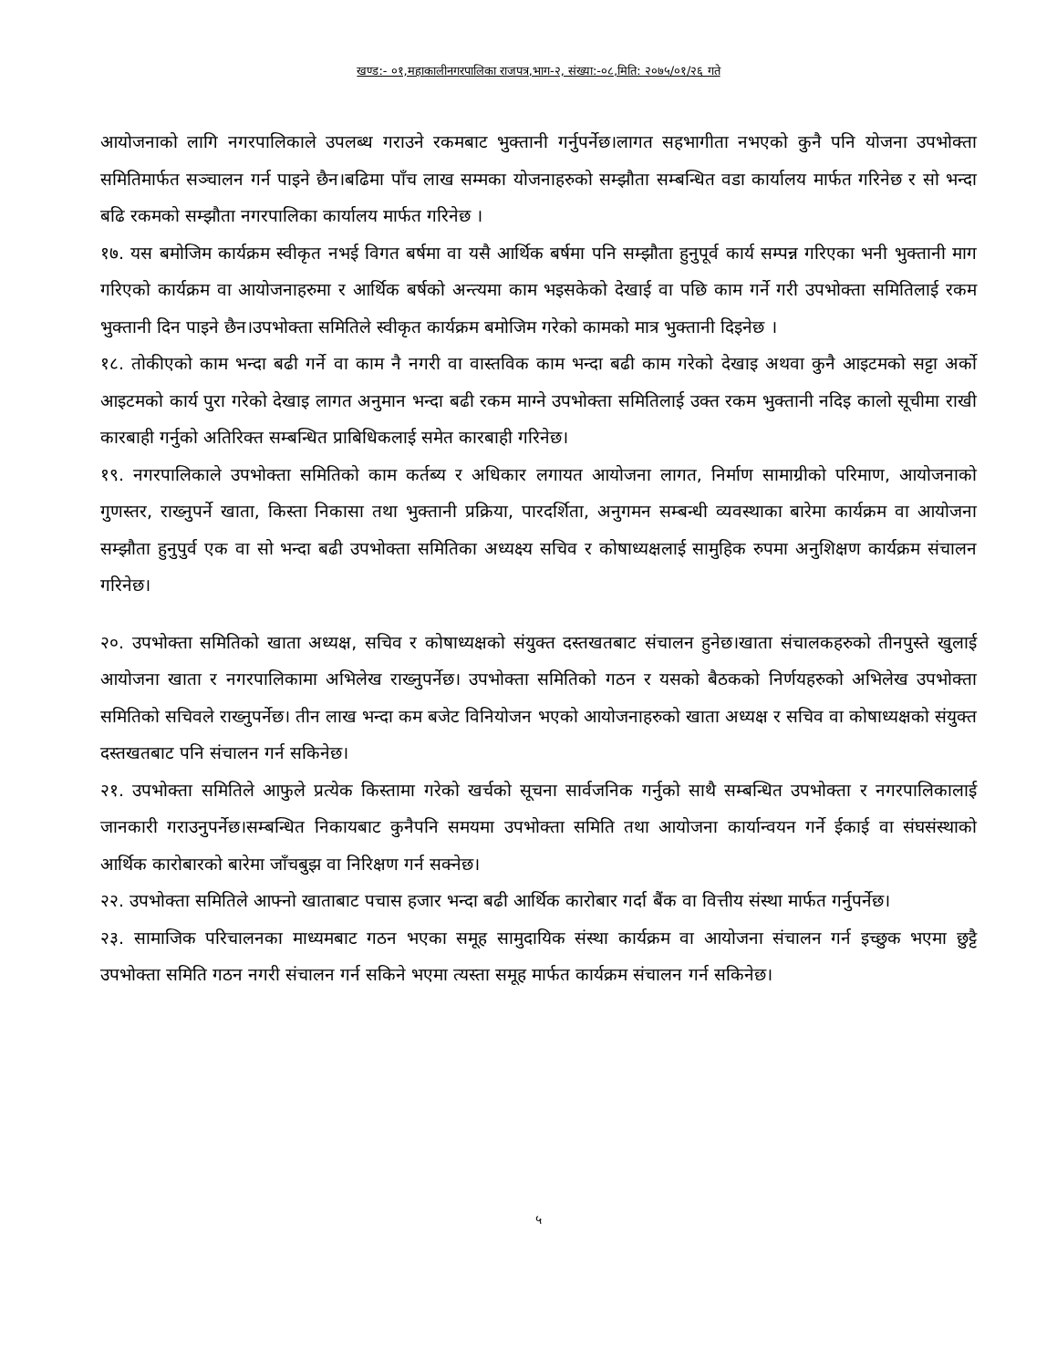खण्ड:- ०१,महाकालीनगरपालिका राजपत्र,भाग-२, संख्या:-०८,मिति: २०७५/०१/२६ गते
आयोजनाको लागि नगरपालिकाले उपलब्ध गराउने रकमबाट भुक्तानी गर्नुपर्नेछ।लागत सहभागीता नभएको कुनै पनि योजना उपभोक्ता समितिमार्फत सञ्चालन गर्न पाइने छैन।बढिमा पाँच लाख सम्मका योजनाहरुको सम्झौता सम्बन्धित वडा कार्यालय मार्फत गरिनेछ र सो भन्दा बढि रकमको सम्झौता नगरपालिका कार्यालय मार्फत गरिनेछ ।
१७. यस बमोजिम कार्यक्रम स्वीकृत नभई विगत बर्षमा वा यसै आर्थिक बर्षमा पनि सम्झौता हुनुपूर्व कार्य सम्पन्न गरिएका भनी भुक्तानी माग गरिएको कार्यक्रम वा आयोजनाहरुमा र आर्थिक बर्षको अन्त्यमा काम भइसकेको देखाई वा पछि काम गर्ने गरी उपभोक्ता समितिलाई रकम भुक्तानी दिन पाइने छैन।उपभोक्ता समितिले स्वीकृत कार्यक्रम बमोजिम गरेको कामको मात्र भुक्तानी दिइनेछ ।
१८. तोकीएको काम भन्दा बढी गर्ने वा काम नै नगरी वा वास्तविक काम भन्दा बढी काम गरेको देखाइ अथवा कुनै आइटमको सट्टा अर्को आइटमको कार्य पुरा गरेको देखाइ लागत अनुमान भन्दा बढी रकम माग्ने उपभोक्ता समितिलाई उक्त रकम भुक्तानी नदिइ कालो सूचीमा राखी कारबाही गर्नुको अतिरिक्त सम्बन्धित प्राबिधिकलाई समेत कारबाही गरिनेछ।
१९. नगरपालिकाले उपभोक्ता समितिको काम कर्तब्य र अधिकार लगायत आयोजना लागत, निर्माण सामाग्रीको परिमाण, आयोजनाको गुणस्तर, राख्नुपर्ने खाता, किस्ता निकासा तथा भुक्तानी प्रक्रिया, पारदर्शिता, अनुगमन सम्बन्धी व्यवस्थाका बारेमा कार्यक्रम वा आयोजना सम्झौता हुनुपुर्व एक वा सो भन्दा बढी उपभोक्ता समितिका अध्यक्ष्य सचिव र कोषाध्यक्षलाई सामुहिक रुपमा अनुशिक्षण कार्यक्रम संचालन गरिनेछ।
२०. उपभोक्ता समितिको खाता अध्यक्ष, सचिव र कोषाध्यक्षको संयुक्त दस्तखतबाट संचालन हुनेछ।खाता संचालकहरुको तीनपुस्ते खुलाई आयोजना खाता र नगरपालिकामा अभिलेख राख्नुपर्नेछ। उपभोक्ता समितिको गठन र यसको बैठकको निर्णयहरुको अभिलेख उपभोक्ता समितिको सचिवले राख्नुपर्नेछ। तीन लाख भन्दा कम बजेट विनियोजन भएको आयोजनाहरुको खाता अध्यक्ष र सचिव वा कोषाध्यक्षको संयुक्त दस्तखतबाट पनि संचालन गर्न सकिनेछ।
२१. उपभोक्ता समितिले आफुले प्रत्येक किस्तामा गरेको खर्चको सूचना सार्वजनिक गर्नुको साथै सम्बन्धित उपभोक्ता र नगरपालिकालाई जानकारी गराउनुपर्नेछ।सम्बन्धित निकायबाट कुनैपनि समयमा उपभोक्ता समिति तथा आयोजना कार्यान्वयन गर्ने ईकाई वा संघसंस्थाको आर्थिक कारोबारको बारेमा जाँचबुझ वा निरिक्षण गर्न सक्नेछ।
२२. उपभोक्ता समितिले आफ्नो खाताबाट पचास हजार भन्दा बढी आर्थिक कारोबार गर्दा बैंक वा वित्तीय संस्था मार्फत गर्नुपर्नेछ।
२३. सामाजिक परिचालनका माध्यमबाट गठन भएका समूह सामुदायिक संस्था कार्यक्रम वा आयोजना संचालन गर्न इच्छुक भएमा छुट्टै उपभोक्ता समिति गठन नगरी संचालन गर्न सकिने भएमा त्यस्ता समूह मार्फत कार्यक्रम संचालन गर्न सकिनेछ।
५